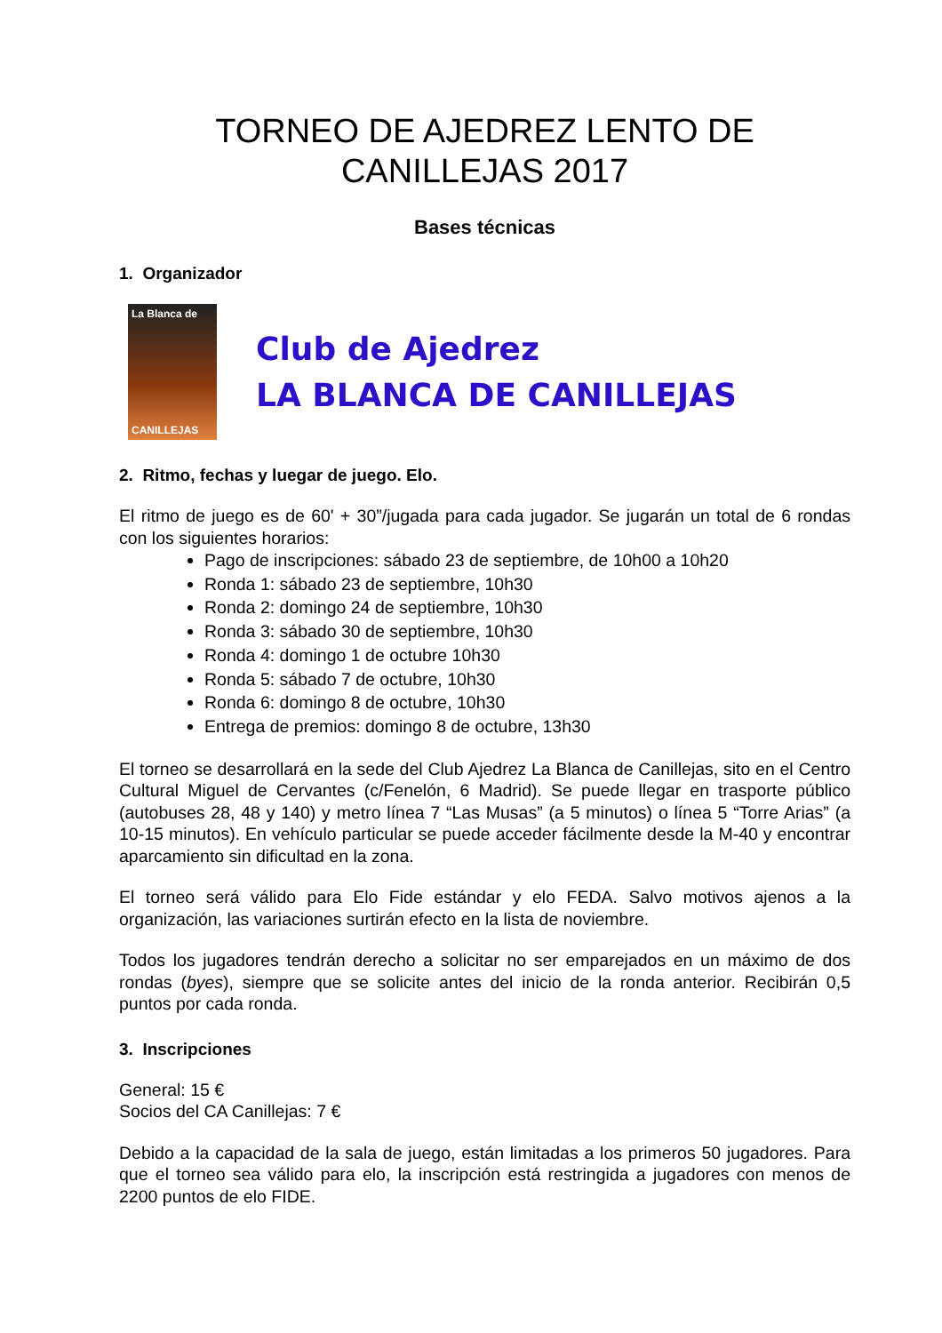TORNEO DE AJEDREZ LENTO DE CANILLEJAS 2017
Bases técnicas
1. Organizador
La Blanca de
CANILLEJAS
Club de Ajedrez
LA BLANCA DE CANILLEJAS
2. Ritmo, fechas y luegar de juego. Elo.
El ritmo de juego es de 60' + 30”/jugada para cada jugador. Se jugarán un total de 6 rondas con los siguientes horarios:
Pago de inscripciones: sábado 23 de septiembre, de 10h00 a 10h20
Ronda 1: sábado 23 de septiembre, 10h30
Ronda 2: domingo 24 de septiembre, 10h30
Ronda 3: sábado 30 de septiembre, 10h30
Ronda 4: domingo 1 de octubre 10h30
Ronda 5: sábado 7 de octubre, 10h30
Ronda 6: domingo 8 de octubre, 10h30
Entrega de premios: domingo 8 de octubre, 13h30
El torneo se desarrollará en la sede del Club Ajedrez La Blanca de Canillejas, sito en el Centro Cultural Miguel de Cervantes (c/Fenelón, 6 Madrid). Se puede llegar en trasporte público (autobuses 28, 48 y 140) y metro línea 7 “Las Musas” (a 5 minutos) o línea 5 “Torre Arias” (a 10-15 minutos). En vehículo particular se puede acceder fácilmente desde la M-40 y encontrar aparcamiento sin dificultad en la zona.
El torneo será válido para Elo Fide estándar y elo FEDA. Salvo motivos ajenos a la organización, las variaciones surtirán efecto en la lista de noviembre.
Todos los jugadores tendrán derecho a solicitar no ser emparejados en un máximo de dos rondas (byes), siempre que se solicite antes del inicio de la ronda anterior. Recibirán 0,5 puntos por cada ronda.
3. Inscripciones
General: 15 €
Socios del CA Canillejas: 7 €
Debido a la capacidad de la sala de juego, están limitadas a los primeros 50 jugadores. Para que el torneo sea válido para elo, la inscripción está restringida a jugadores con menos de 2200 puntos de elo FIDE.